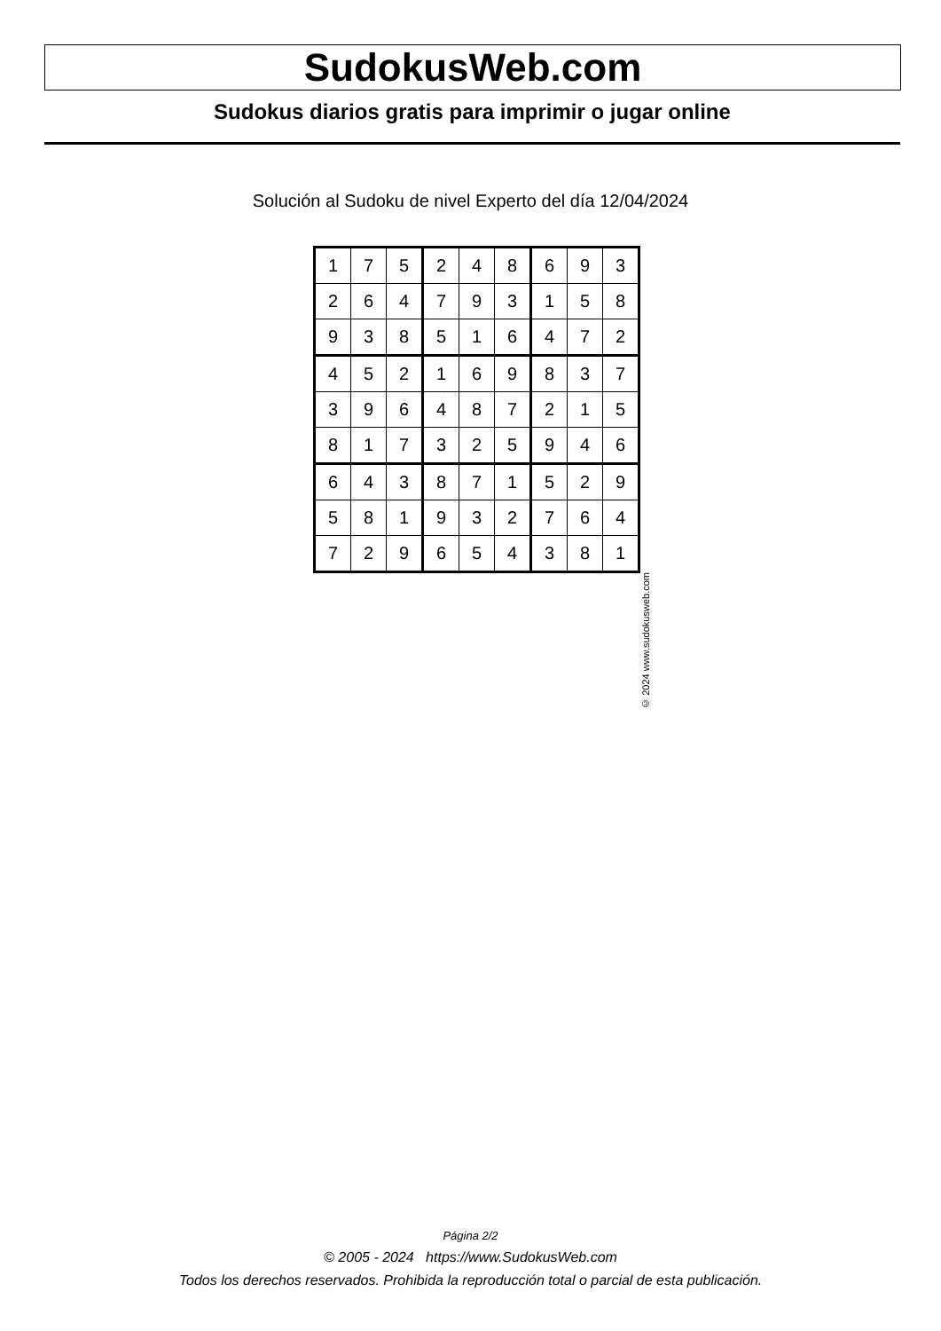SudokusWeb.com
Sudokus diarios gratis para imprimir o jugar online
Solución al Sudoku de nivel Experto del día 12/04/2024
| 1 | 7 | 5 | 2 | 4 | 8 | 6 | 9 | 3 |
| 2 | 6 | 4 | 7 | 9 | 3 | 1 | 5 | 8 |
| 9 | 3 | 8 | 5 | 1 | 6 | 4 | 7 | 2 |
| 4 | 5 | 2 | 1 | 6 | 9 | 8 | 3 | 7 |
| 3 | 9 | 6 | 4 | 8 | 7 | 2 | 1 | 5 |
| 8 | 1 | 7 | 3 | 2 | 5 | 9 | 4 | 6 |
| 6 | 4 | 3 | 8 | 7 | 1 | 5 | 2 | 9 |
| 5 | 8 | 1 | 9 | 3 | 2 | 7 | 6 | 4 |
| 7 | 2 | 9 | 6 | 5 | 4 | 3 | 8 | 1 |
© 2024 www.sudokusweb.com
Página 2/2
© 2005 - 2024 https://www.SudokusWeb.com
Todos los derechos reservados. Prohibida la reproducción total o parcial de esta publicación.